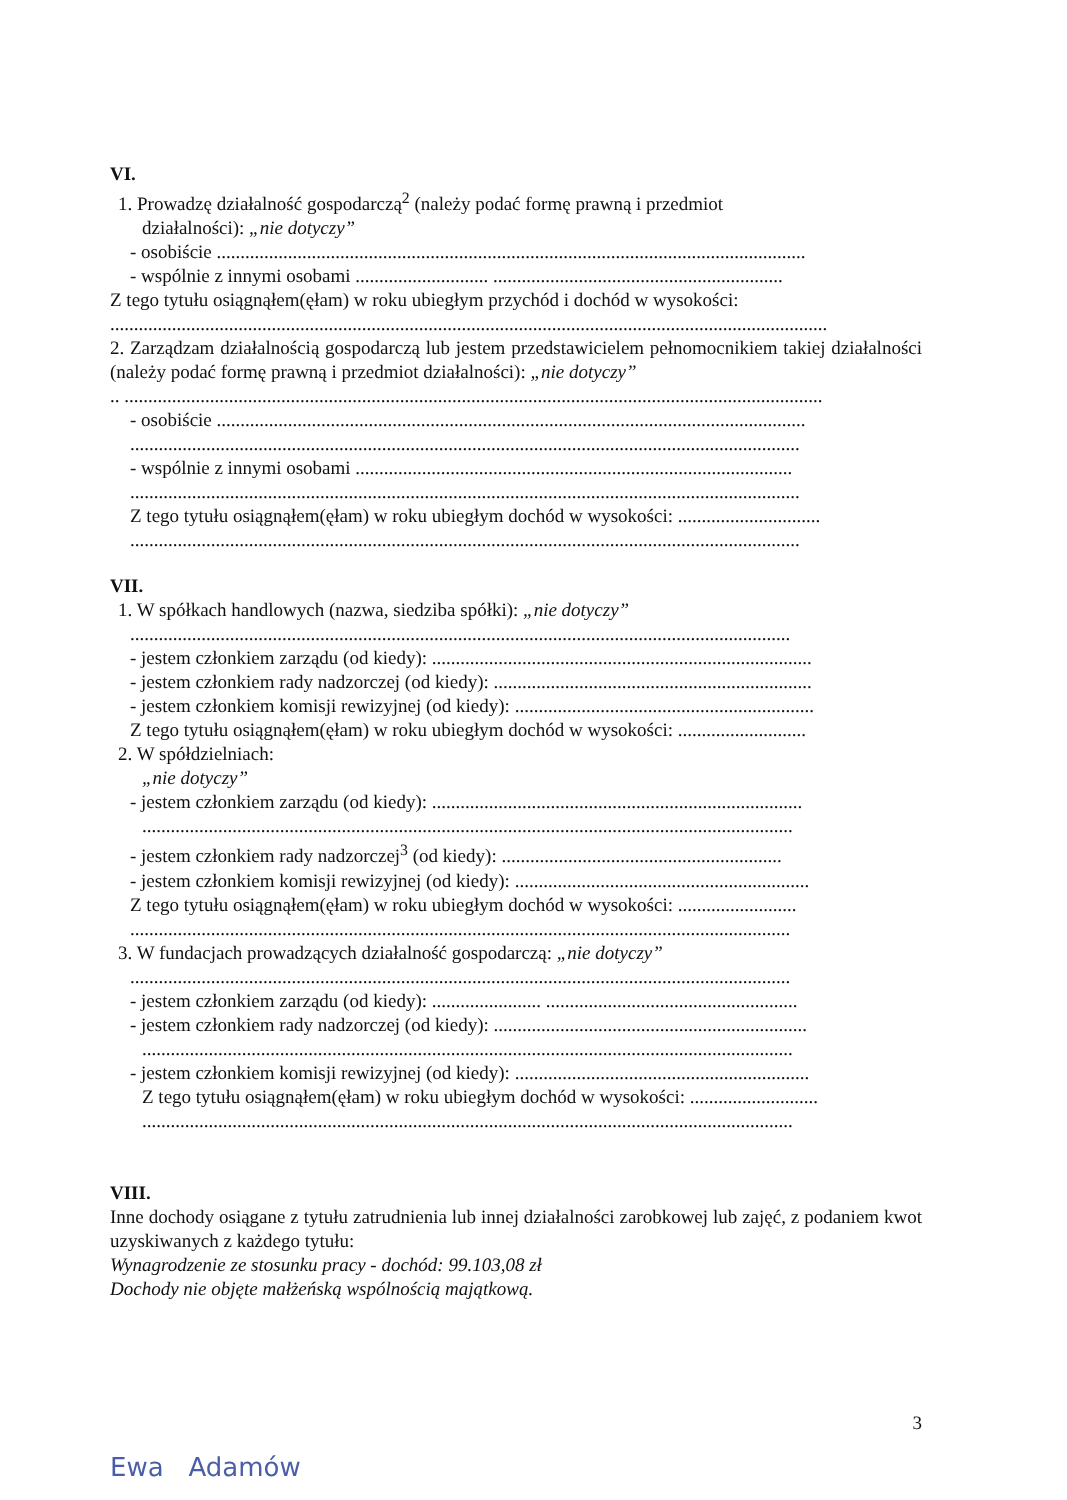VI.
1. Prowadzę działalność gospodarczą<sup>2</sup> (należy podać formę prawną i przedmiot
działalności): „nie dotyczy”
- osobiście ............................................................................................................................
- wspólnie z innymi osobami ............................ .............................................................
Z tego tytułu osiągnąłem(ęłam) w roku ubiegłym przychód i dochód w wysokości:
.......................................................................................................................................................
2. Zarządzam działalnością gospodarczą lub jestem przedstawicielem pełnomocnikiem takiej działalności (należy podać formę prawną i przedmiot działalności): „nie dotyczy”
.. ...................................................................................................................................................
- osobiście ............................................................................................................................
.............................................................................................................................................
- wspólnie z innymi osobami ............................................................................................
.............................................................................................................................................
Z tego tytułu osiągnąłem(ęłam) w roku ubiegłym dochód w wysokości: ..............................
.............................................................................................................................................
VII.
1. W spółkach handlowych (nazwa, siedziba spółki): „nie dotyczy”
...........................................................................................................................................
- jestem członkiem zarządu (od kiedy): ................................................................................
- jestem członkiem rady nadzorczej (od kiedy): ...................................................................
- jestem członkiem komisji rewizyjnej (od kiedy): ...............................................................
Z tego tytułu osiągnąłem(ęłam) w roku ubiegłym dochód w wysokości: ...........................
2. W spółdzielniach:
„nie dotyczy”
- jestem członkiem zarządu (od kiedy): ..............................................................................
.........................................................................................................................................
- jestem członkiem rady nadzorczej<sup>3</sup> (od kiedy): ...........................................................
- jestem członkiem komisji rewizyjnej (od kiedy): ..............................................................
Z tego tytułu osiągnąłem(ęłam) w roku ubiegłym dochód w wysokości: .........................
...........................................................................................................................................
3. W fundacjach prowadzących działalność gospodarczą: „nie dotyczy”
...........................................................................................................................................
- jestem członkiem zarządu (od kiedy): ....................... .....................................................
- jestem członkiem rady nadzorczej (od kiedy): ..................................................................
.........................................................................................................................................
- jestem członkiem komisji rewizyjnej (od kiedy): ..............................................................
Z tego tytułu osiągnąłem(ęłam) w roku ubiegłym dochód w wysokości: ...........................
.........................................................................................................................................
VIII.
Inne dochody osiągane z tytułu zatrudnienia lub innej działalności zarobkowej lub zajęć, z podaniem kwot uzyskiwanych z każdego tytułu:
Wynagrodzenie ze stosunku pracy - dochód: 99.103,08 zł
Dochody nie objęte małżeńską wspólnością majątkową.
3
Ewa Adamów